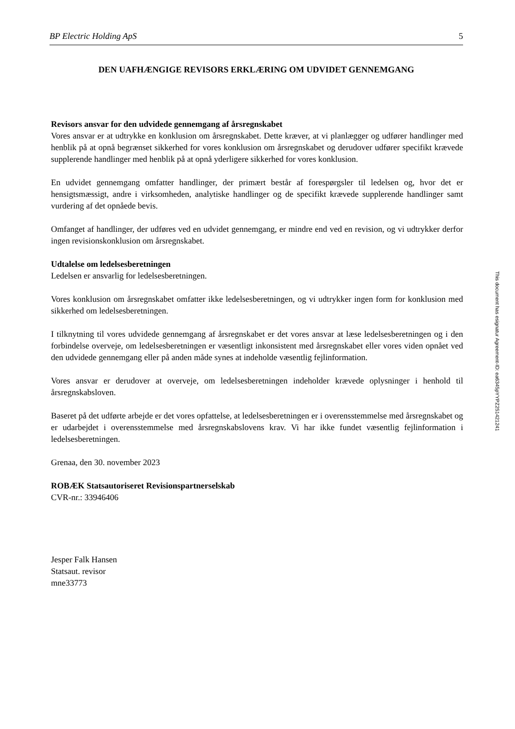BP Electric Holding ApS 5
DEN UAFHÆNGIGE REVISORS ERKLÆRING OM UDVIDET GENNEMGANG
Revisors ansvar for den udvidede gennemgang af årsregnskabet
Vores ansvar er at udtrykke en konklusion om årsregnskabet. Dette kræver, at vi planlægger og udfører handlinger med henblik på at opnå begrænset sikkerhed for vores konklusion om årsregnskabet og derudover udfører specifikt krævede supplerende handlinger med henblik på at opnå yderligere sikkerhed for vores konklusion.
En udvidet gennemgang omfatter handlinger, der primært består af forespørgsler til ledelsen og, hvor det er hensigtsmæssigt, andre i virksomheden, analytiske handlinger og de specifikt krævede supplerende handlinger samt vurdering af det opnåede bevis.
Omfanget af handlinger, der udføres ved en udvidet gennemgang, er mindre end ved en revision, og vi udtrykker derfor ingen revisionskonklusion om årsregnskabet.
Udtalelse om ledelsesberetningen
Ledelsen er ansvarlig for ledelsesberetningen.
Vores konklusion om årsregnskabet omfatter ikke ledelsesberetningen, og vi udtrykker ingen form for konklusion med sikkerhed om ledelsesberetningen.
I tilknytning til vores udvidede gennemgang af årsregnskabet er det vores ansvar at læse ledelsesberetningen og i den forbindelse overveje, om ledelsesberetningen er væsentligt inkonsistent med årsregnskabet eller vores viden opnået ved den udvidede gennemgang eller på anden måde synes at indeholde væsentlig fejlinformation.
Vores ansvar er derudover at overveje, om ledelsesberetningen indeholder krævede oplysninger i henhold til årsregnskabsloven.
Baseret på det udførte arbejde er det vores opfattelse, at ledelsesberetningen er i overensstemmelse med årsregnskabet og er udarbejdet i overensstemmelse med årsregnskabslovens krav. Vi har ikke fundet væsentlig fejlinformation i ledelsesberetningen.
Grenaa, den 30. november 2023
ROBÆK Statsautoriseret Revisionspartnerselskab
CVR-nr.: 33946406
Jesper Falk Hansen
Statsaut. revisor
mne33773
This document has esignatur Agreement-ID: ea6345pYYPZ251421241